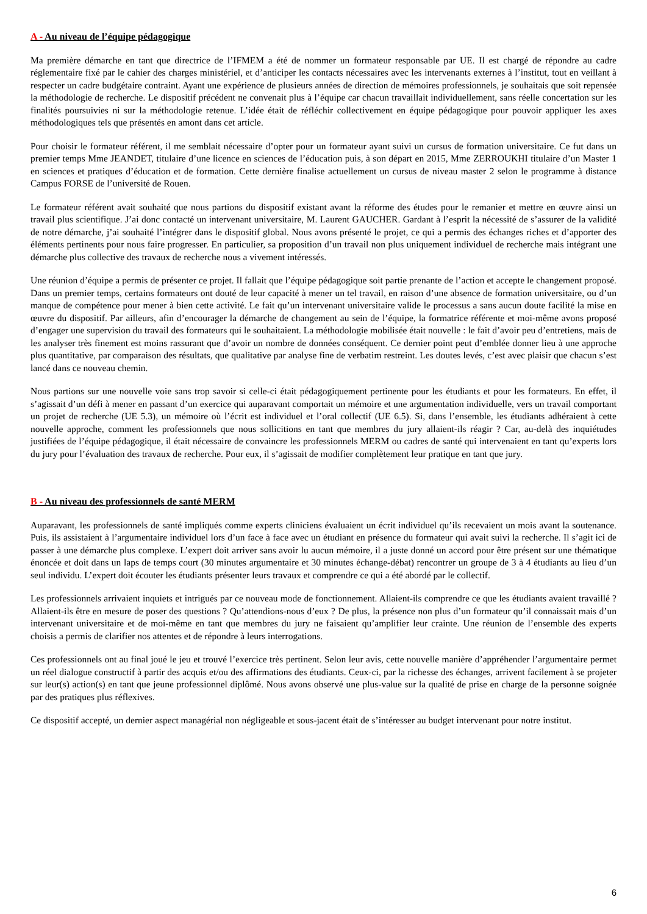A - Au niveau de l’équipe pédagogique
Ma première démarche en tant que directrice de l’IFMEM a été de nommer un formateur responsable par UE. Il est chargé de répondre au cadre réglementaire fixé par le cahier des charges ministériel, et d’anticiper les contacts nécessaires avec les intervenants externes à l’institut, tout en veillant à respecter un cadre budgétaire contraint. Ayant une expérience de plusieurs années de direction de mémoires professionnels, je souhaitais que soit repensée la méthodologie de recherche. Le dispositif précédent ne convenait plus à l’équipe car chacun travaillait individuellement, sans réelle concertation sur les finalités poursuivies ni sur la méthodologie retenue. L’idée était de réfléchir collectivement en équipe pédagogique pour pouvoir appliquer les axes méthodologiques tels que présentés en amont dans cet article.
Pour choisir le formateur référent, il me semblait nécessaire d’opter pour un formateur ayant suivi un cursus de formation universitaire. Ce fut dans un premier temps Mme JEANDET, titulaire d’une licence en sciences de l’éducation puis, à son départ en 2015, Mme ZERROUKHI titulaire d’un Master 1 en sciences et pratiques d’éducation et de formation. Cette dernière finalise actuellement un cursus de niveau master 2 selon le programme à distance Campus FORSE de l’université de Rouen.
Le formateur référent avait souhaité que nous partions du dispositif existant avant la réforme des études pour le remanier et mettre en œuvre ainsi un travail plus scientifique. J’ai donc contacté un intervenant universitaire, M. Laurent GAUCHER. Gardant à l’esprit la nécessité de s’assurer de la validité de notre démarche, j’ai souhaité l’intégrer dans le dispositif global. Nous avons présenté le projet, ce qui a permis des échanges riches et d’apporter des éléments pertinents pour nous faire progresser. En particulier, sa proposition d’un travail non plus uniquement individuel de recherche mais intégrant une démarche plus collective des travaux de recherche nous a vivement intéressés.
Une réunion d’équipe a permis de présenter ce projet. Il fallait que l’équipe pédagogique soit partie prenante de l’action et accepte le changement proposé. Dans un premier temps, certains formateurs ont douté de leur capacité à mener un tel travail, en raison d’une absence de formation universitaire, ou d’un manque de compétence pour mener à bien cette activité. Le fait qu’un intervenant universitaire valide le processus a sans aucun doute facilité la mise en œuvre du dispositif. Par ailleurs, afin d’encourager la démarche de changement au sein de l’équipe, la formatrice référente et moi-même avons proposé d’engager une supervision du travail des formateurs qui le souhaitaient. La méthodologie mobilisée était nouvelle : le fait d’avoir peu d’entretiens, mais de les analyser très finement est moins rassurant que d’avoir un nombre de données conséquent. Ce dernier point peut d’emblée donner lieu à une approche plus quantitative, par comparaison des résultats, que qualitative par analyse fine de verbatim restreint. Les doutes levés, c’est avec plaisir que chacun s’est lancé dans ce nouveau chemin.
Nous partions sur une nouvelle voie sans trop savoir si celle-ci était pédagogiquement pertinente pour les étudiants et pour les formateurs. En effet, il s’agissait d’un défi à mener en passant d’un exercice qui auparavant comportait un mémoire et une argumentation individuelle, vers un travail comportant un projet de recherche (UE 5.3), un mémoire où l’écrit est individuel et l’oral collectif (UE 6.5). Si, dans l’ensemble, les étudiants adhéraient à cette nouvelle approche, comment les professionnels que nous sollicitions en tant que membres du jury allaient-ils réagir ? Car, au-delà des inquiétudes justifiées de l’équipe pédagogique, il était nécessaire de convaincre les professionnels MERM ou cadres de santé qui intervenaient en tant qu’experts lors du jury pour l’évaluation des travaux de recherche. Pour eux, il s’agissait de modifier complètement leur pratique en tant que jury.
B - Au niveau des professionnels de santé MERM
Auparavant, les professionnels de santé impliqués comme experts cliniciens évaluaient un écrit individuel qu’ils recevaient un mois avant la soutenance. Puis, ils assistaient à l’argumentaire individuel lors d’un face à face avec un étudiant en présence du formateur qui avait suivi la recherche. Il s’agit ici de passer à une démarche plus complexe. L’expert doit arriver sans avoir lu aucun mémoire, il a juste donné un accord pour être présent sur une thématique énoncée et doit dans un laps de temps court (30 minutes argumentaire et 30 minutes échange-débat) rencontrer un groupe de 3 à 4 étudiants au lieu d’un seul individu. L’expert doit écouter les étudiants présenter leurs travaux et comprendre ce qui a été abordé par le collectif.
Les professionnels arrivaient inquiets et intrigués par ce nouveau mode de fonctionnement. Allaient-ils comprendre ce que les étudiants avaient travaillé ? Allaient-ils être en mesure de poser des questions ? Qu’attendions-nous d’eux ? De plus, la présence non plus d’un formateur qu’il connaissait mais d’un intervenant universitaire et de moi-même en tant que membres du jury ne faisaient qu’amplifier leur crainte. Une réunion de l’ensemble des experts choisis a permis de clarifier nos attentes et de répondre à leurs interrogations.
Ces professionnels ont au final joué le jeu et trouvé l’exercice très pertinent. Selon leur avis, cette nouvelle manière d’appréhender l’argumentaire permet un réel dialogue constructif à partir des acquis et/ou des affirmations des étudiants. Ceux-ci, par la richesse des échanges, arrivent facilement à se projeter sur leur(s) action(s) en tant que jeune professionnel diplômé. Nous avons observé une plus-value sur la qualité de prise en charge de la personne soignée par des pratiques plus réflexives.
Ce dispositif accepté, un dernier aspect managérial non négligeable et sous-jacent était de s’intéresser au budget intervenant pour notre institut.
6